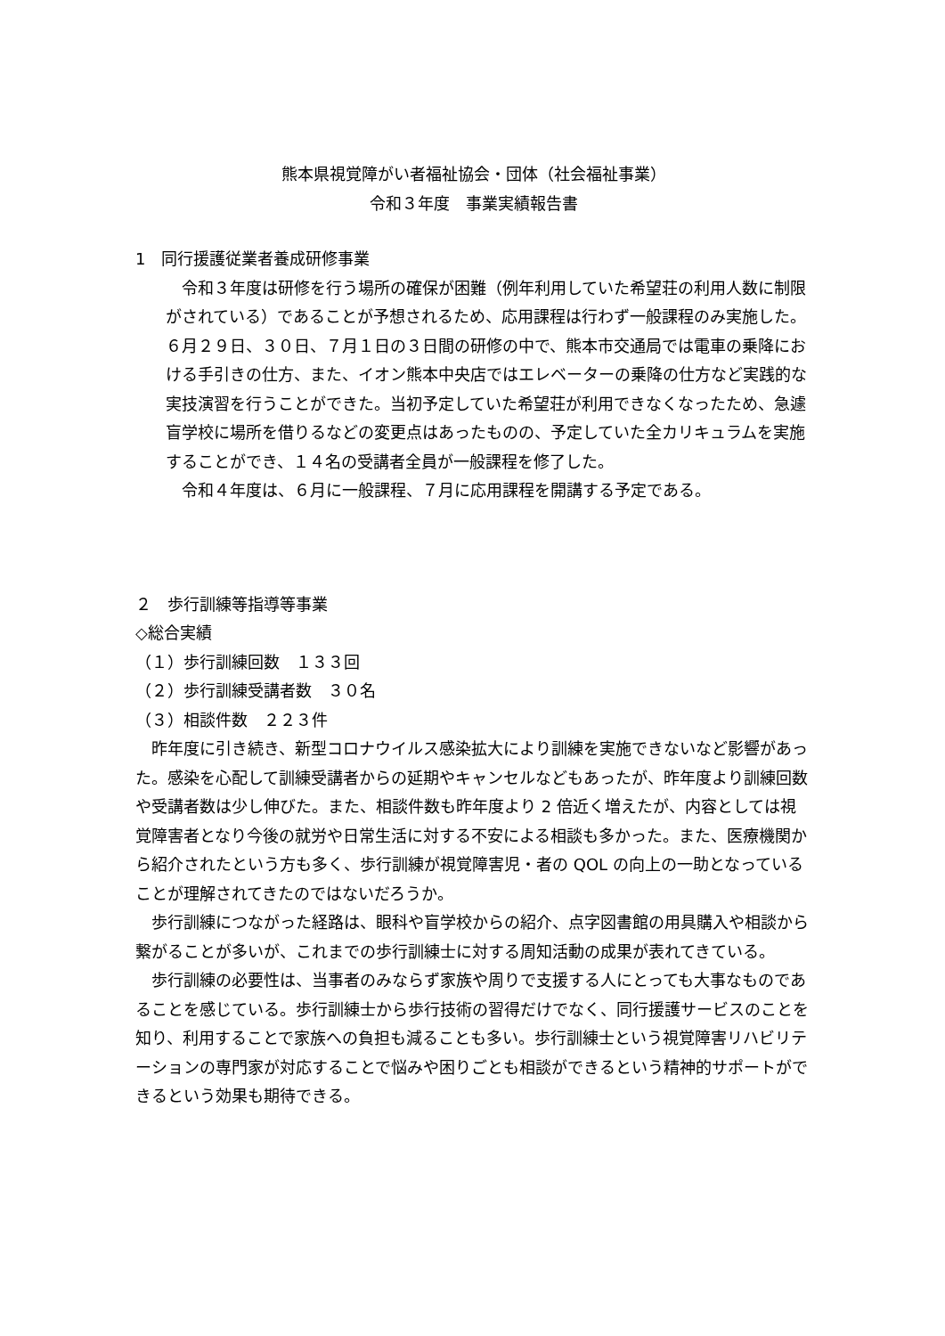熊本県視覚障がい者福祉協会・団体（社会福祉事業）
令和３年度　事業実績報告書
1　同行援護従業者養成研修事業
　令和３年度は研修を行う場所の確保が困難（例年利用していた希望荘の利用人数に制限がされている）であることが予想されるため、応用課程は行わず一般課程のみ実施した。６月２９日、３０日、７月１日の３日間の研修の中で、熊本市交通局では電車の乗降における手引きの仕方、また、イオン熊本中央店ではエレベーターの乗降の仕方など実践的な実技演習を行うことができた。当初予定していた希望荘が利用できなくなったため、急遽盲学校に場所を借りるなどの変更点はあったものの、予定していた全カリキュラムを実施することができ、１４名の受講者全員が一般課程を修了した。
　令和４年度は、６月に一般課程、７月に応用課程を開講する予定である。
２　歩行訓練等指導等事業
◇総合実績
（１）歩行訓練回数　１３３回
（２）歩行訓練受講者数　３０名
（３）相談件数　２２３件
　昨年度に引き続き、新型コロナウイルス感染拡大により訓練を実施できないなど影響があった。感染を心配して訓練受講者からの延期やキャンセルなどもあったが、昨年度より訓練回数や受講者数は少し伸びた。また、相談件数も昨年度より 2 倍近く増えたが、内容としては視覚障害者となり今後の就労や日常生活に対する不安による相談も多かった。また、医療機関から紹介されたという方も多く、歩行訓練が視覚障害児・者の QOL の向上の一助となっていることが理解されてきたのではないだろうか。
　歩行訓練につながった経路は、眼科や盲学校からの紹介、点字図書館の用具購入や相談から繋がることが多いが、これまでの歩行訓練士に対する周知活動の成果が表れてきている。
　歩行訓練の必要性は、当事者のみならず家族や周りで支援する人にとっても大事なものであることを感じている。歩行訓練士から歩行技術の習得だけでなく、同行援護サービスのことを知り、利用することで家族への負担も減ることも多い。歩行訓練士という視覚障害リハビリテーションの専門家が対応することで悩みや困りごとも相談ができるという精神的サポートができるという効果も期待できる。